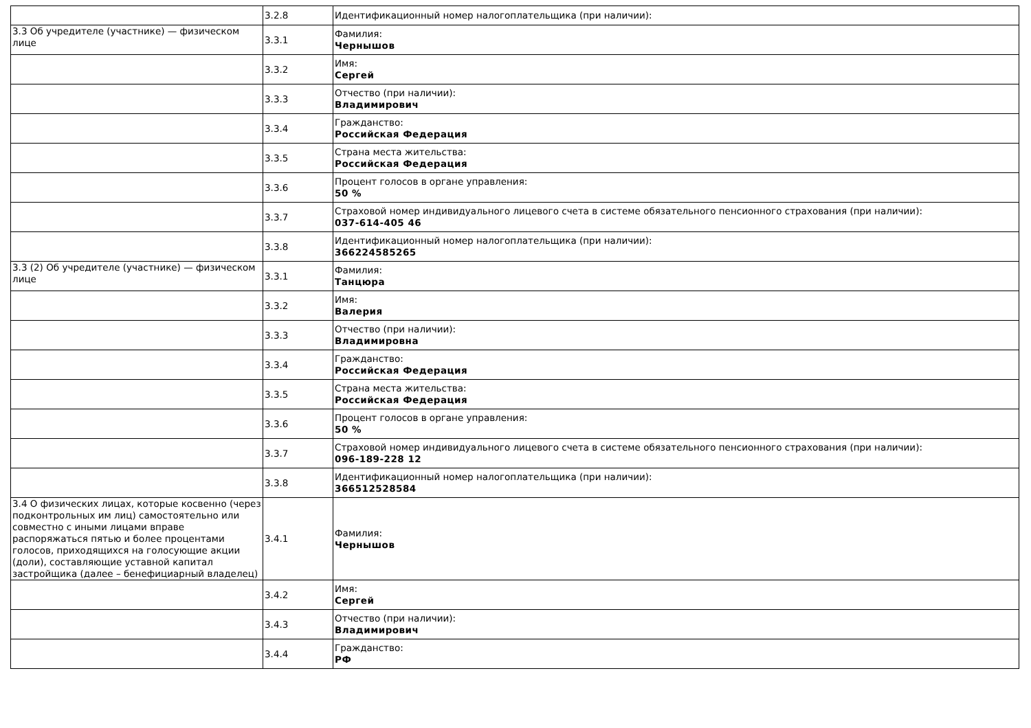| | 3.2.8 | Идентификационный номер налогоплательщика (при наличии): |
| 3.3 Об учредителе (участнике) — физическом лице | 3.3.1 | Фамилия: Чернышов |
| | 3.3.2 | Имя: Сергей |
| | 3.3.3 | Отчество (при наличии): Владимирович |
| | 3.3.4 | Гражданство: Российская Федерация |
| | 3.3.5 | Страна места жительства: Российская Федерация |
| | 3.3.6 | Процент голосов в органе управления: 50 % |
| | 3.3.7 | Страховой номер индивидуального лицевого счета в системе обязательного пенсионного страхования (при наличии): 037-614-405 46 |
| | 3.3.8 | Идентификационный номер налогоплательщика (при наличии): 366224585265 |
| 3.3 (2) Об учредителе (участнике) — физическом лице | 3.3.1 | Фамилия: Танцюра |
| | 3.3.2 | Имя: Валерия |
| | 3.3.3 | Отчество (при наличии): Владимировна |
| | 3.3.4 | Гражданство: Российская Федерация |
| | 3.3.5 | Страна места жительства: Российская Федерация |
| | 3.3.6 | Процент голосов в органе управления: 50 % |
| | 3.3.7 | Страховой номер индивидуального лицевого счета в системе обязательного пенсионного страхования (при наличии): 096-189-228 12 |
| | 3.3.8 | Идентификационный номер налогоплательщика (при наличии): 366512528584 |
| 3.4 О физических лицах, которые косвенно (через подконтрольных им лиц) самостоятельно или совместно с иными лицами вправе распоряжаться пятью и более процентами голосов, приходящихся на голосующие акции (доли), составляющие уставной капитал застройщика (далее – бенефициарный владелец) | 3.4.1 | Фамилия: Чернышов |
| | 3.4.2 | Имя: Сергей |
| | 3.4.3 | Отчество (при наличии): Владимирович |
| | 3.4.4 | Гражданство: РФ |